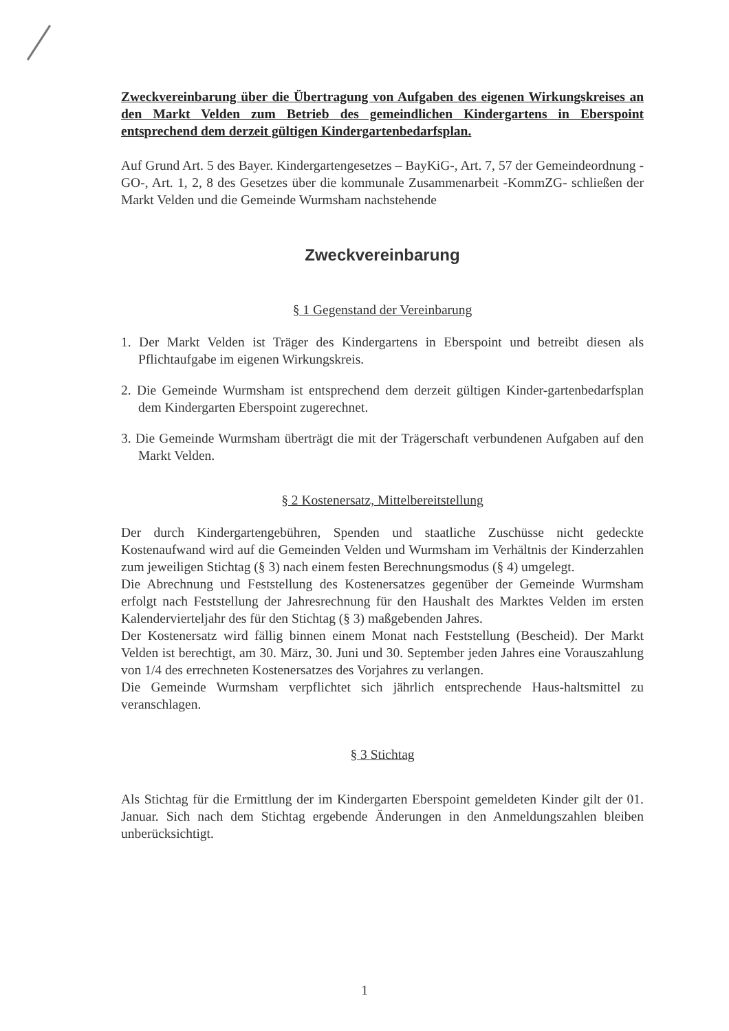Zweckvereinbarung über die Übertragung von Aufgaben des eigenen Wirkungskreises an den Markt Velden zum Betrieb des gemeindlichen Kindergartens in Eberspoint entsprechend dem derzeit gültigen Kindergartenbedarfsplan.
Auf Grund Art. 5 des Bayer. Kindergartengesetzes – BayKiG-, Art. 7, 57 der Gemeindeordnung -GO-, Art. 1, 2, 8 des Gesetzes über die kommunale Zusammenarbeit -KommZG- schließen der Markt Velden und die Gemeinde Wurmsham nachstehende
Zweckvereinbarung
§ 1 Gegenstand der Vereinbarung
1. Der Markt Velden ist Träger des Kindergartens in Eberspoint und betreibt diesen als Pflichtaufgabe im eigenen Wirkungskreis.
2. Die Gemeinde Wurmsham ist entsprechend dem derzeit gültigen Kinder-gartenbedarfsplan dem Kindergarten Eberspoint zugerechnet.
3. Die Gemeinde Wurmsham überträgt die mit der Trägerschaft verbundenen Aufgaben auf den Markt Velden.
§ 2 Kostenersatz, Mittelbereitstellung
Der durch Kindergartengebühren, Spenden und staatliche Zuschüsse nicht gedeckte Kostenaufwand wird auf die Gemeinden Velden und Wurmsham im Verhältnis der Kinderzahlen zum jeweiligen Stichtag (§ 3) nach einem festen Berechnungsmodus (§ 4) umgelegt.
Die Abrechnung und Feststellung des Kostenersatzes gegenüber der Gemeinde Wurmsham erfolgt nach Feststellung der Jahresrechnung für den Haushalt des Marktes Velden im ersten Kalendervierteljahr des für den Stichtag (§ 3) maßgebenden Jahres.
Der Kostenersatz wird fällig binnen einem Monat nach Feststellung (Bescheid). Der Markt Velden ist berechtigt, am 30. März, 30. Juni und 30. September jeden Jahres eine Vorauszahlung von 1/4 des errechneten Kostenersatzes des Vorjahres zu verlangen.
Die Gemeinde Wurmsham verpflichtet sich jährlich entsprechende Haus-haltsmittel zu veranschlagen.
§ 3 Stichtag
Als Stichtag für die Ermittlung der im Kindergarten Eberspoint gemeldeten Kinder gilt der 01. Januar. Sich nach dem Stichtag ergebende Änderungen in den Anmeldungszahlen bleiben unberücksichtigt.
1